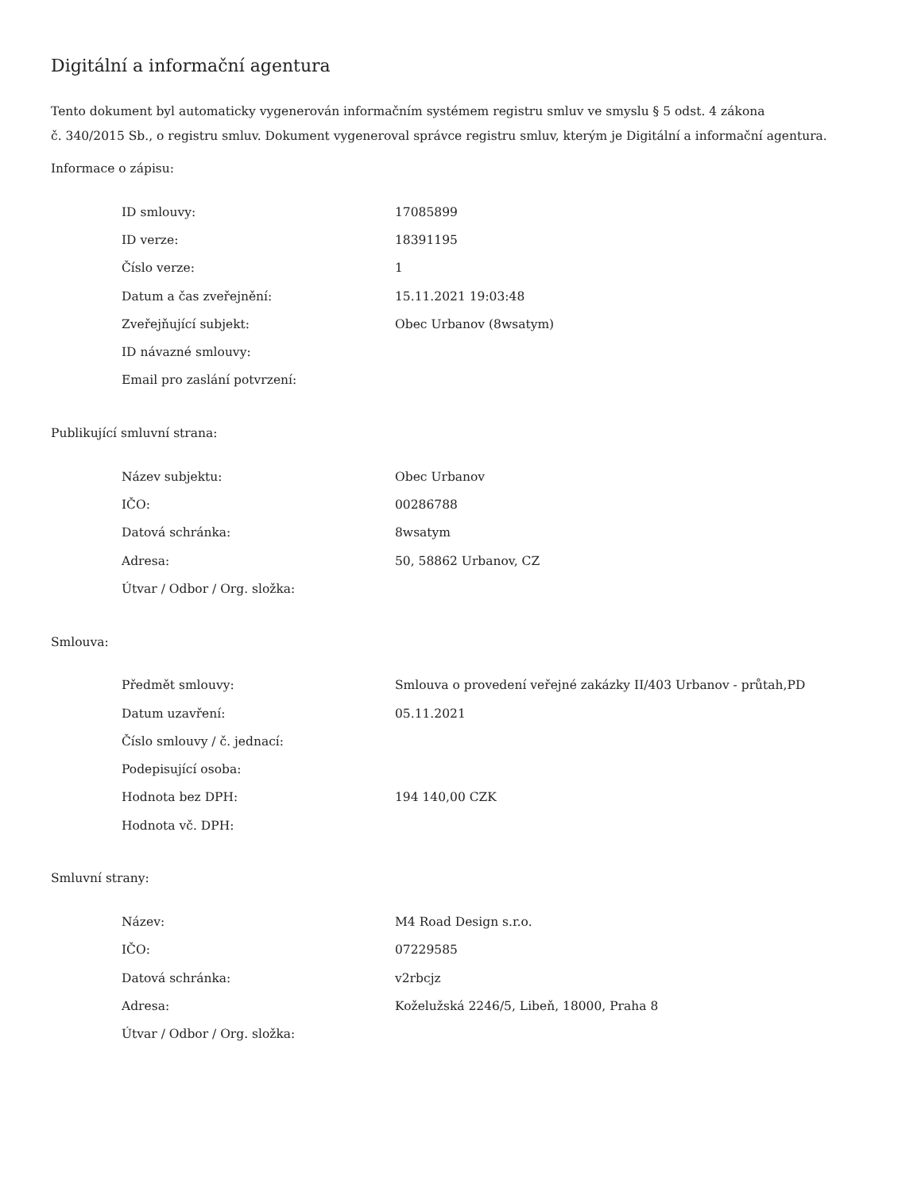Digitální a informační agentura
Tento dokument byl automaticky vygenerován informačním systémem registru smluv ve smyslu § 5 odst. 4 zákona
č. 340/2015 Sb., o registru smluv. Dokument vygeneroval správce registru smluv, kterým je Digitální a informační agentura.
Informace o zápisu:
| ID smlouvy: | 17085899 |
| ID verze: | 18391195 |
| Číslo verze: | 1 |
| Datum a čas zveřejnění: | 15.11.2021 19:03:48 |
| Zveřejňující subjekt: | Obec Urbanov (8wsatym) |
| ID návazné smlouvy: | |
| Email pro zaslání potvrzení: | |
Publikující smluvní strana:
| Název subjektu: | Obec Urbanov |
| IČO: | 00286788 |
| Datová schránka: | 8wsatym |
| Adresa: | 50, 58862 Urbanov, CZ |
| Útvar / Odbor / Org. složka: | |
Smlouva:
| Předmět smlouvy: | Smlouva o provedení veřejné zakázky II/403 Urbanov - průtah,PD |
| Datum uzavření: | 05.11.2021 |
| Číslo smlouvy / č. jednací: | |
| Podepisující osoba: | |
| Hodnota bez DPH: | 194 140,00 CZK |
| Hodnota vč. DPH: | |
Smluvní strany:
| Název: | M4 Road Design s.r.o. |
| IČO: | 07229585 |
| Datová schránka: | v2rbcjz |
| Adresa: | Koželužská 2246/5, Libeň, 18000, Praha 8 |
| Útvar / Odbor / Org. složka: | |